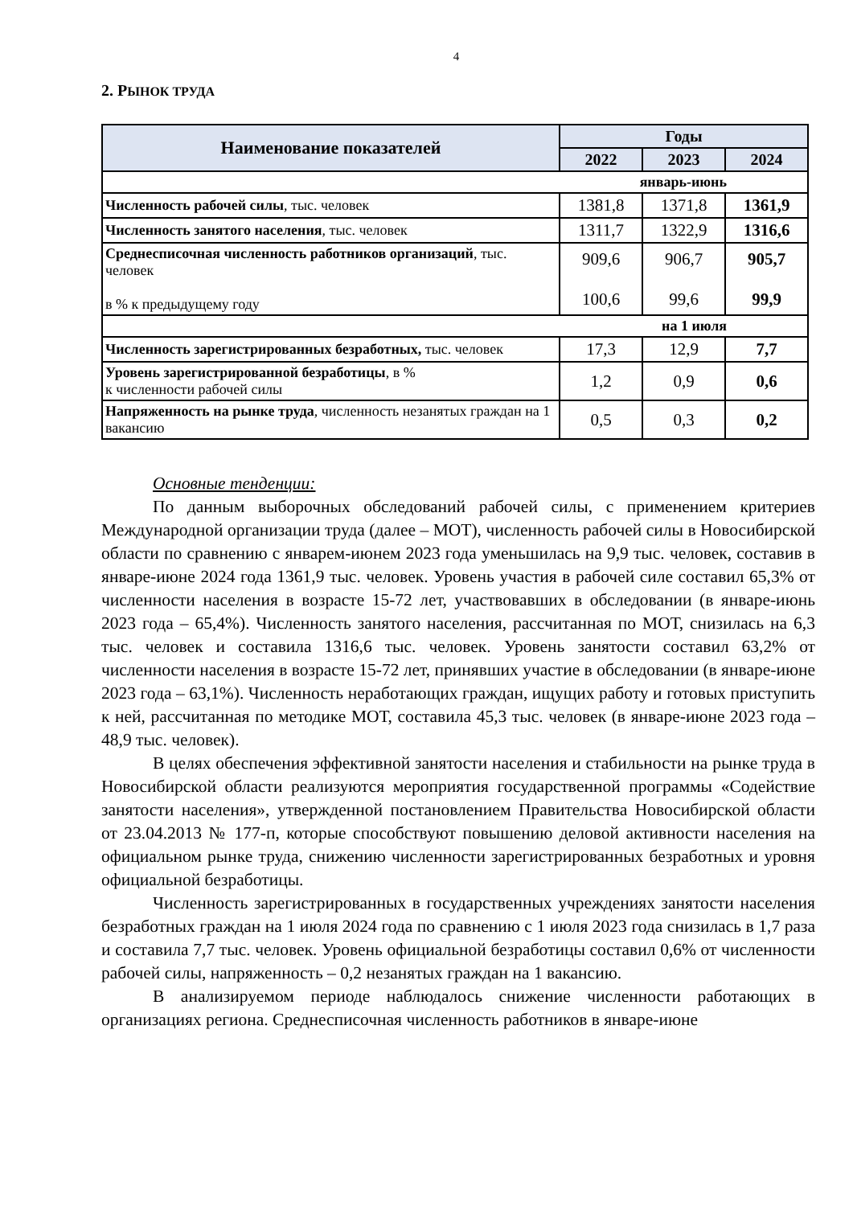4
2. РЫНОК ТРУДА
| Наименование показателей | Годы | | |
| --- | --- | --- | --- |
| | 2022 | 2023 | 2024 |
| январь-июнь | | | |
| Численность рабочей силы , тыс. человек | 1381,8 | 1371,8 | 1361,9 |
| Численность занятого населения , тыс. человек | 1311,7 | 1322,9 | 1316,6 |
| Среднесписочная численность работников организаций , тыс. человек в % к предыдущему году | 909,6 100,6 | 906,7 99,6 | 905,7 99,9 |
| на 1 июля | | | |
| Численность зарегистрированных безработных, тыс. человек | 17,3 | 12,9 | 7,7 |
| Уровень зарегистрированной безработицы , в % к численности рабочей силы | 1,2 | 0,9 | 0,6 |
| Напряженность на рынке труда , численность незанятых граждан на 1 вакансию | 0,5 | 0,3 | 0,2 |
Основные тенденции:
По данным выборочных обследований рабочей силы, с применением критериев Международной организации труда (далее – МОТ), численность рабочей силы в Новосибирской области по сравнению с январем-июнем 2023 года уменьшилась на 9,9 тыс. человек, составив в январе-июне 2024 года 1361,9 тыс. человек. Уровень участия в рабочей силе составил 65,3% от численности населения в возрасте 15-72 лет, участвовавших в обследовании (в январе-июнь 2023 года – 65,4%). Численность занятого населения, рассчитанная по МОТ, снизилась на 6,3 тыс. человек и составила 1316,6 тыс. человек. Уровень занятости составил 63,2% от численности населения в возрасте 15-72 лет, принявших участие в обследовании (в январе-июне 2023 года – 63,1%). Численность неработающих граждан, ищущих работу и готовых приступить к ней, рассчитанная по методике МОТ, составила 45,3 тыс. человек (в январе-июне 2023 года – 48,9 тыс. человек).
В целях обеспечения эффективной занятости населения и стабильности на рынке труда в Новосибирской области реализуются мероприятия государственной программы «Содействие занятости населения», утвержденной постановлением Правительства Новосибирской области от 23.04.2013 № 177-п, которые способствуют повышению деловой активности населения на официальном рынке труда, снижению численности зарегистрированных безработных и уровня официальной безработицы.
Численность зарегистрированных в государственных учреждениях занятости населения безработных граждан на 1 июля 2024 года по сравнению с 1 июля 2023 года снизилась в 1,7 раза и составила 7,7 тыс. человек. Уровень официальной безработицы составил 0,6% от численности рабочей силы, напряженность – 0,2 незанятых граждан на 1 вакансию.
В анализируемом периоде наблюдалось снижение численности работающих в организациях региона. Среднесписочная численность работников в январе-июне